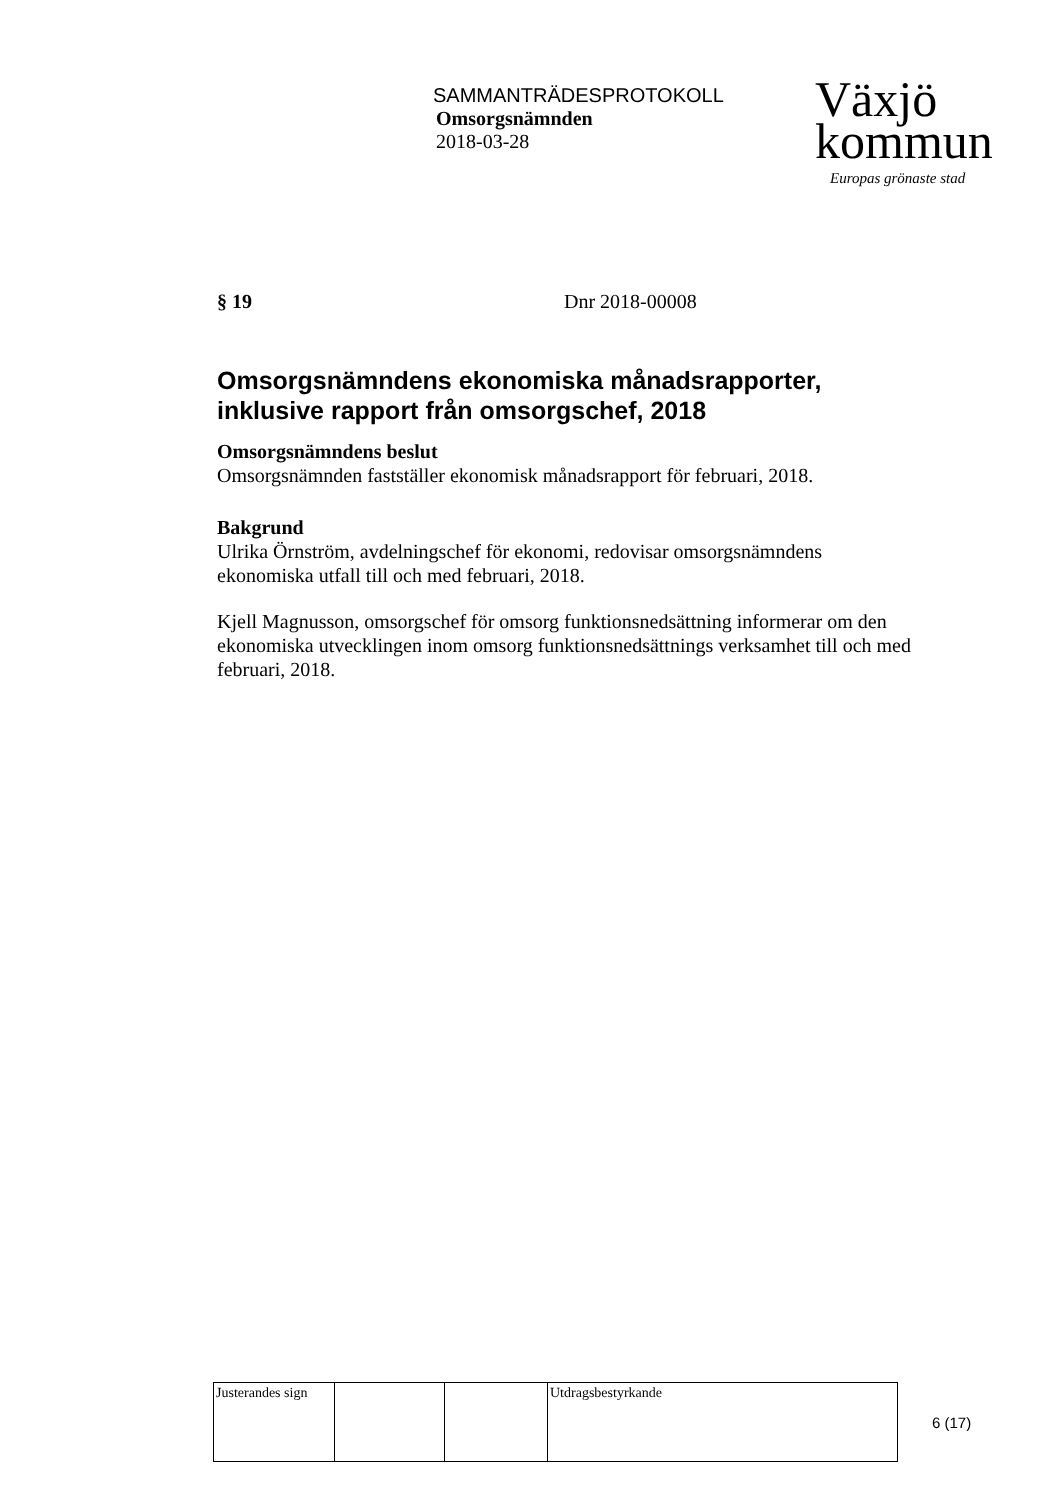SAMMANTRÄDESPROTOKOLL
Omsorgsnämnden
2018-03-28
Växjö
kommun
Europas grönaste stad
§ 19 Dnr 2018-00008
Omsorgsnämndens ekonomiska månadsrapporter, inklusive rapport från omsorgschef, 2018
Omsorgsnämndens beslut
Omsorgsnämnden fastställer ekonomisk månadsrapport för februari, 2018.
Bakgrund
Ulrika Örnström, avdelningschef för ekonomi, redovisar omsorgsnämndens ekonomiska utfall till och med februari, 2018.
Kjell Magnusson, omsorgschef för omsorg funktionsnedsättning informerar om den ekonomiska utvecklingen inom omsorg funktionsnedsättnings verksamhet till och med februari, 2018.
| Justerandes sign | | | Utdragsbestyrkande |
6 (17)